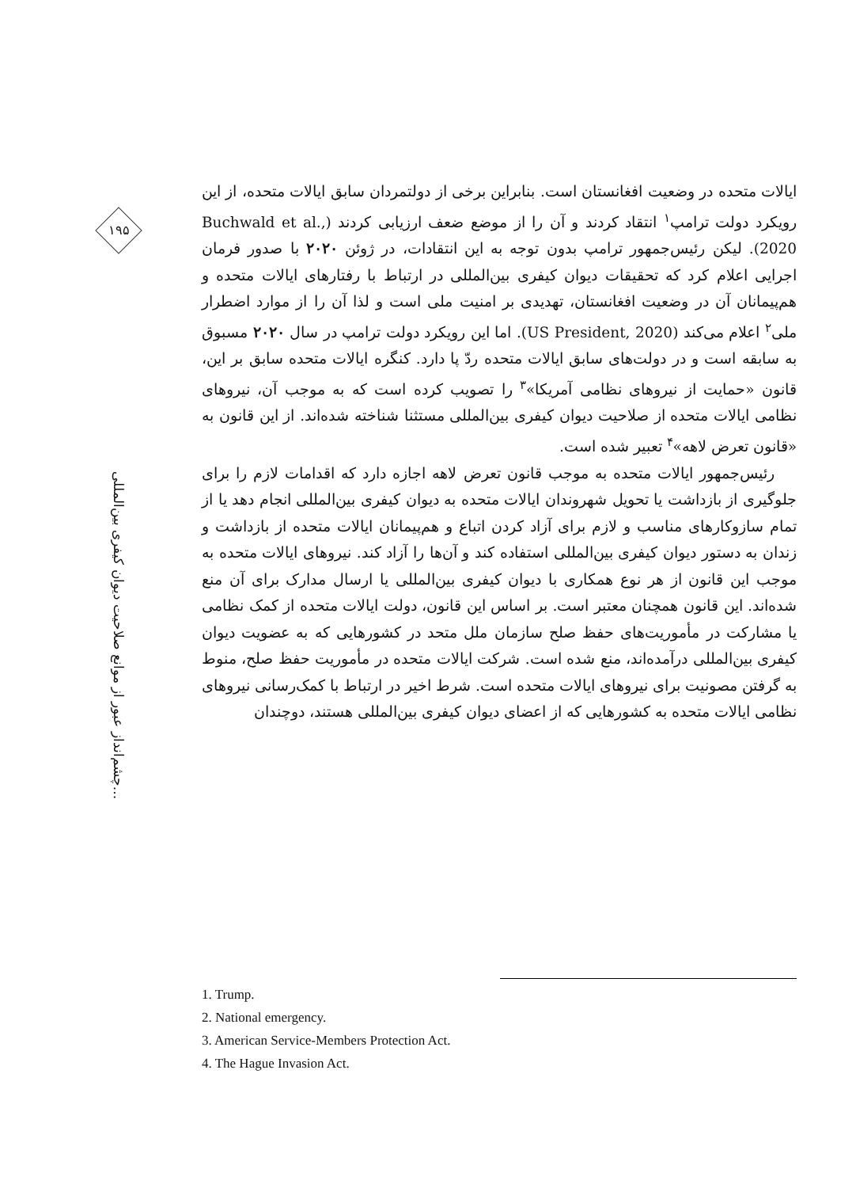۱۹۵
چشم‌انداز عبور از موانع صلاحیت دیوان کیفری بین‌المللی...
ایالات متحده در وضعیت افغانستان است. بنابراین برخی از دولتمردان سابق ایالات متحده، از این رویکرد دولت ترامپ<sup>۱</sup> انتقاد کردند و آن را از موضع ضعف ارزیابی کردند (Buchwald et al., 2020). لیکن رئیس‌جمهور ترامپ بدون توجه به این انتقادات، در ژوئن ۲۰۲۰ با صدور فرمان اجرایی اعلام کرد که تحقیقات دیوان کیفری بین‌المللی در ارتباط با رفتارهای ایالات متحده و هم‌پیمانان آن در وضعیت افغانستان، تهدیدی بر امنیت ملی است و لذا آن را از موارد اضطرار ملی<sup>۲</sup> اعلام می‌کند (US President, 2020). اما این رویکرد دولت ترامپ در سال ۲۰۲۰ مسبوق به سابقه است و در دولت‌های سابق ایالات متحده ردّ پا دارد. کنگره ایالات متحده سابق بر این، قانون «حمایت از نیروهای نظامی آمریکا»<sup>۳</sup> را تصویب کرده است که به موجب آن، نیروهای نظامی ایالات متحده از صلاحیت دیوان کیفری بین‌المللی مستثنا شناخته شده‌اند. از این قانون به «قانون تعرض لاهه»<sup>۴</sup> تعبیر شده است.
رئیس‌جمهور ایالات متحده به موجب قانون تعرض لاهه اجازه دارد که اقدامات لازم را برای جلوگیری از بازداشت یا تحویل شهروندان ایالات متحده به دیوان کیفری بین‌المللی انجام دهد یا از تمام سازوکارهای مناسب و لازم برای آزاد کردن اتباع و هم‌پیمانان ایالات متحده از بازداشت و زندان به دستور دیوان کیفری بین‌المللی استفاده کند و آن‌ها را آزاد کند. نیروهای ایالات متحده به موجب این قانون از هر نوع همکاری با دیوان کیفری بین‌المللی یا ارسال مدارک برای آن منع شده‌اند. این قانون همچنان معتبر است. بر اساس این قانون، دولت ایالات متحده از کمک نظامی یا مشارکت در مأموریت‌های حفظ صلح سازمان ملل متحد در کشورهایی که به عضویت دیوان کیفری بین‌المللی درآمده‌اند، منع شده است. شرکت ایالات متحده در مأموریت حفظ صلح، منوط به گرفتن مصونیت برای نیروهای ایالات متحده است. شرط اخیر در ارتباط با کمک‌رسانی نیروهای نظامی ایالات متحده به کشورهایی که از اعضای دیوان کیفری بین‌المللی هستند، دوچندان
1. Trump.
2. National emergency.
3. American Service-Members Protection Act.
4. The Hague Invasion Act.